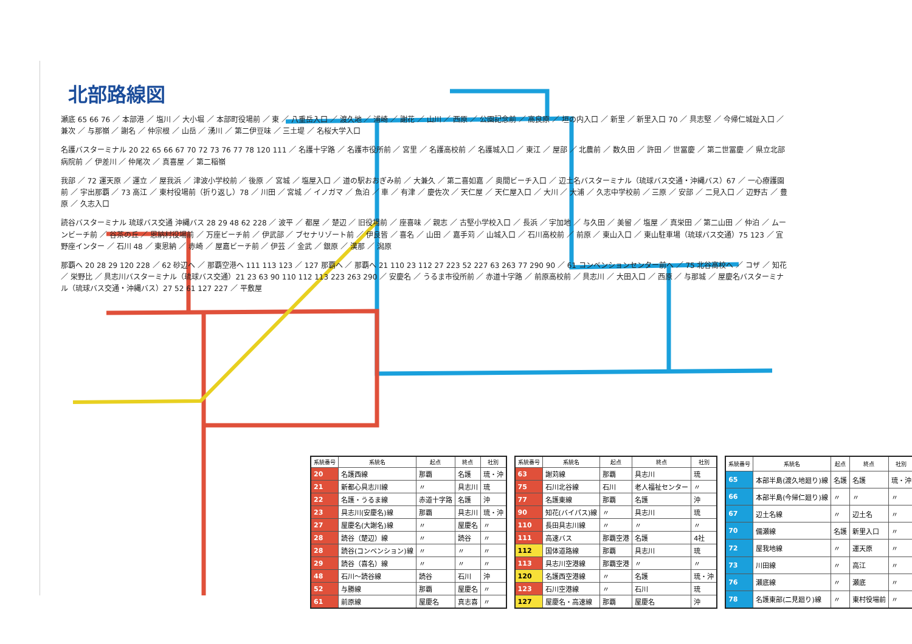北部路線図
瀬底 65 66 76 ／ 本部港 ／ 塩川 ／ 大小堀 ／ 本部町役場前 ／ 東 ／ 八重岳入口 ／ 渡久地 ／ 浦崎 ／ 謝花 ／ 山川 ／ 西原 ／ 公園記念前 ／ 高良原 ／ 垣の内入口 ／ 新里 ／ 新里入口 70 ／ 具志堅 ／ 今帰仁城趾入口 ／ 兼次 ／ 与那嶺 ／ 謝名 ／ 仲宗根 ／ 山岳 ／ 湧川 ／ 第二伊豆味 ／ 三土堤 ／ 名桜大学入口
名護バスターミナル 20 22 65 66 67 70 72 73 76 77 78 120 111 ／ 名護十字路 ／ 名護市役所前 ／ 宮里 ／ 名護高校前 ／ 名護城入口 ／ 東江 ／ 屋部 ／ 北農前 ／ 数久田 ／ 許田 ／ 世冨慶 ／ 第二世冨慶 ／ 県立北部病院前 ／ 伊差川 ／ 仲尾次 ／ 真喜屋 ／ 第二稲嶺
我部 ／ 72 運天原 ／ 運立 ／ 屋我浜 ／ 津波小学校前 ／ 後原 ／ 宮城 ／ 塩屋入口 ／ 道の駅おおぎみ前 ／ 大兼久 ／ 第二喜如嘉 ／ 奥間ビーチ入口 ／ 辺土名バスターミナル（琉球バス交通・沖縄バス）67 ／ 一心療護園前 ／ 宇出那覇 ／ 73 高江 ／ 東村役場前（折り返し）78 ／ 川田 ／ 宮城 ／ イノガマ ／ 魚泊 ／ 車 ／ 有津 ／ 慶佐次 ／ 天仁屋 ／ 天仁屋入口 ／ 大川 ／ 大浦 ／ 久志中学校前 ／ 三原 ／ 安部 ／ 二見入口 ／ 辺野古 ／ 豊原 ／ 久志入口
読谷バスターミナル 琉球バス交通 沖縄バス 28 29 48 62 228 ／ 波平 ／ 都屋 ／ 楚辺 ／ 旧役場前 ／ 座喜味 ／ 親志 ／ 古堅小学校入口 ／ 長浜 ／ 宇加地 ／ 与久田 ／ 美留 ／ 塩屋 ／ 真栄田 ／ 第二山田 ／ 仲泊 ／ ムーンビーチ前 ／ 谷茶の丘 ／ 恩納村役場前 ／ 万座ビーチ前 ／ 伊武部 ／ ブセナリゾート前 ／ 伊良皆 ／ 喜名 ／ 山田 ／ 嘉手苅 ／ 山城入口 ／ 石川高校前 ／ 前原 ／ 東山入口 ／ 東山駐車場（琉球バス交通）75 123 ／ 宜野座インター ／ 石川 48 ／ 東恩納 ／ 赤崎 ／ 屋嘉ビーチ前 ／ 伊芸 ／ 金武 ／ 銀原 ／ 漢那 ／ 潟原
那覇へ 20 28 29 120 228 ／ 62 砂辺へ ／ 那覇空港へ 111 113 123 ／ 127 那覇へ ／ 那覇へ 21 110 23 112 27 223 52 227 63 263 77 290 90 ／ 61 コンベンションセンター前へ ／ 75 北谷高校へ ／ コザ ／ 知花 ／ 栄野比 ／ 具志川バスターミナル（琉球バス交通）21 23 63 90 110 112 113 223 263 290 ／ 安慶名 ／ うるま市役所前 ／ 赤道十字路 ／ 前原高校前 ／ 具志川 ／ 大田入口 ／ 西原 ／ 与那城 ／ 屋慶名バスターミナル（琉球バス交通・沖縄バス）27 52 61 127 227 ／ 平敷屋
| 系統番号 | 系統名 | 起点 | 終点 | 社別 |
| --- | --- | --- | --- | --- |
| 20 | 名護西線 | 那覇 | 名護 | 琉・沖 |
| 21 | 新都心具志川線 | 〃 | 具志川 | 琉 |
| 22 | 名護・うるま線 | 赤道十字路 | 名護 | 沖 |
| 23 | 具志川(安慶名)線 | 那覇 | 具志川 | 琉・沖 |
| 27 | 屋慶名(大謝名)線 | 〃 | 屋慶名 | 〃 |
| 28 | 読谷（楚辺）線 | 〃 | 読谷 | 〃 |
| 28 | 読谷(コンベンション)線 | 〃 | 〃 | 〃 |
| 29 | 読谷（喜名）線 | 〃 | 〃 | 〃 |
| 48 | 石川～読谷線 | 読谷 | 石川 | 沖 |
| 52 | 与勝線 | 那覇 | 屋慶名 | 〃 |
| 61 | 前原線 | 屋慶名 | 真志喜 | 〃 |
| 系統番号 | 系統名 | 起点 | 終点 | 社別 |
| --- | --- | --- | --- | --- |
| 63 | 謝苅線 | 那覇 | 具志川 | 琉 |
| 75 | 石川北谷線 | 石川 | 老人福祉センター | 〃 |
| 77 | 名護東線 | 那覇 | 名護 | 沖 |
| 90 | 知花(バイパス)線 | 〃 | 具志川 | 琉 |
| 110 | 長田具志川線 | 〃 | 〃 | 〃 |
| 111 | 高速バス | 那覇空港 | 名護 | 4社 |
| 112 | 国体道路線 | 那覇 | 具志川 | 琉 |
| 113 | 具志川空港線 | 那覇空港 | 〃 | 〃 |
| 120 | 名護西空港線 | 〃 | 名護 | 琉・沖 |
| 123 | 石川空港線 | 〃 | 石川 | 琉 |
| 127 | 屋慶名・高速線 | 那覇 | 屋慶名 | 沖 |
| 系統番号 | 系統名 | 起点 | 終点 | 社別 |
| --- | --- | --- | --- | --- |
| 65 | 本部半島(渡久地廻り)線 | 名護 | 名護 | 琉・沖 |
| 66 | 本部半島(今帰仁廻り)線 | 〃 | 〃 | 〃 |
| 67 | 辺土名線 | 〃 | 辺土名 | 〃 |
| 70 | 備瀬線 | 名護 | 新里入口 | 〃 |
| 72 | 屋我地線 | 〃 | 運天原 | 〃 |
| 73 | 川田線 | 〃 | 高江 | 〃 |
| 76 | 瀬底線 | 〃 | 瀬底 | 〃 |
| 78 | 名護東部(二見廻り)線 | 〃 | 東村役場前 | 〃 |